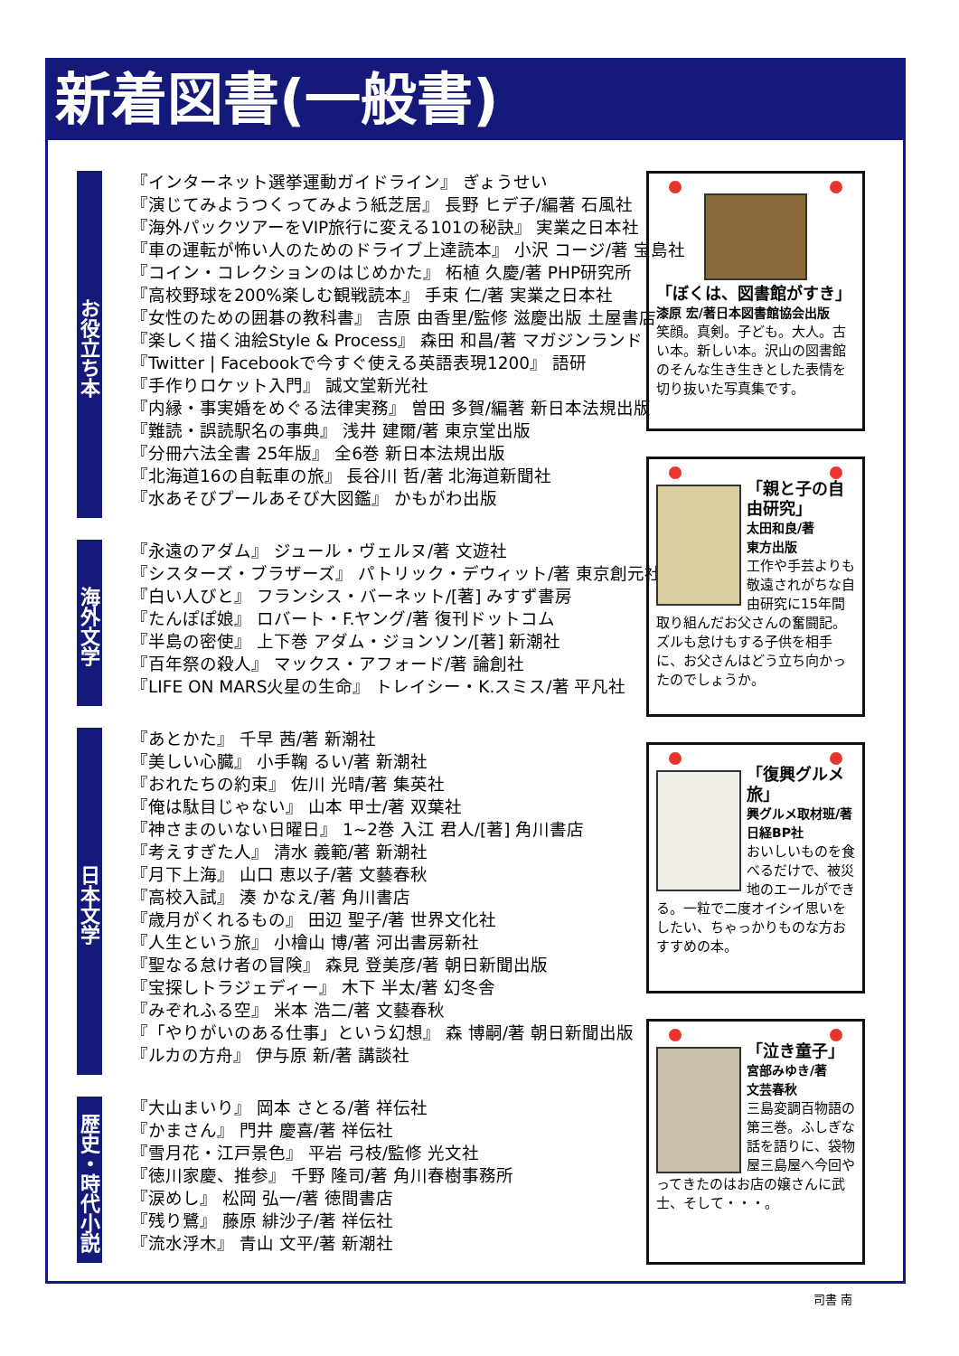新着図書(一般書)
お役立ち本
『インターネット選挙運動ガイドライン』 ぎょうせい
『演じてみようつくってみよう紙芝居』 長野 ヒデ子/編著 石風社
『海外パックツアーをVIP旅行に変える101の秘訣』 実業之日本社
『車の運転が怖い人のためのドライブ上達読本』 小沢 コージ/著 宝島社
『コイン・コレクションのはじめかた』 柘植 久慶/著 PHP研究所
『高校野球を200%楽しむ観戦読本』 手束 仁/著 実業之日本社
『女性のための囲碁の教科書』 吉原 由香里/監修 滋慶出版 土屋書店
『楽しく描く油絵Style & Process』 森田 和昌/著 マガジンランド
『Twitter | Facebookで今すぐ使える英語表現1200』 語研
『手作りロケット入門』 誠文堂新光社
『内縁・事実婚をめぐる法律実務』 曽田 多賀/編著 新日本法規出版
『難読・誤読駅名の事典』 浅井 建爾/著 東京堂出版
『分冊六法全書 25年版』 全6巻 新日本法規出版
『北海道16の自転車の旅』 長谷川 哲/著 北海道新聞社
『水あそびプールあそび大図鑑』 かもがわ出版
海外文学
『永遠のアダム』 ジュール・ヴェルヌ/著 文遊社
『シスターズ・ブラザーズ』 パトリック・デウィット/著 東京創元社
『白い人びと』 フランシス・バーネット/[著] みすず書房
『たんぽぽ娘』 ロバート・F.ヤング/著 復刊ドットコム
『半島の密使』 上下巻 アダム・ジョンソン/[著] 新潮社
『百年祭の殺人』 マックス・アフォード/著 論創社
『LIFE ON MARS火星の生命』 トレイシー・K.スミス/著 平凡社
日本文学
『あとかた』 千早 茜/著 新潮社
『美しい心臓』 小手鞠 るい/著 新潮社
『おれたちの約束』 佐川 光晴/著 集英社
『俺は駄目じゃない』 山本 甲士/著 双葉社
『神さまのいない日曜日』 1~2巻 入江 君人/[著] 角川書店
『考えすぎた人』 清水 義範/著 新潮社
『月下上海』 山口 恵以子/著 文藝春秋
『高校入試』 湊 かなえ/著 角川書店
『歳月がくれるもの』 田辺 聖子/著 世界文化社
『人生という旅』 小檜山 博/著 河出書房新社
『聖なる怠け者の冒険』 森見 登美彦/著 朝日新聞出版
『宝探しトラジェディー』 木下 半太/著 幻冬舎
『みぞれふる空』 米本 浩二/著 文藝春秋
『「やりがいのある仕事」という幻想』 森 博嗣/著 朝日新聞出版
『ルカの方舟』 伊与原 新/著 講談社
歴史・時代小説
『大山まいり』 岡本 さとる/著 祥伝社
『かまさん』 門井 慶喜/著 祥伝社
『雪月花・江戸景色』 平岩 弓枝/監修 光文社
『徳川家慶、推参』 千野 隆司/著 角川春樹事務所
『涙めし』 松岡 弘一/著 徳間書店
『残り鷺』 藤原 緋沙子/著 祥伝社
『流水浮木』 青山 文平/著 新潮社
「ぼくは、図書館がすき」
漆原 宏/著日本図書館協会出版
笑顔。真剣。子ども。大人。古い本。新しい本。沢山の図書館のそんな生き生きとした表情を切り抜いた写真集です。
「親と子の自由研究」
太田和良/著
東方出版
工作や手芸よりも敬遠されがちな自由研究に15年間取り組んだお父さんの奮闘記。ズルも怠けもする子供を相手に、お父さんはどう立ち向かったのでしょうか。
「復興グルメ旅」
興グルメ取材班/著
日経BP社
おいしいものを食べるだけで、被災地のエールができる。一粒で二度オイシイ思いをしたい、ちゃっかりものな方おすすめの本。
「泣き童子」
宮部みゆき/著
文芸春秋
三島変調百物語の第三巻。ふしぎな話を語りに、袋物屋三島屋へ今回やってきたのはお店の嬢さんに武士、そして・・・。
司書 南